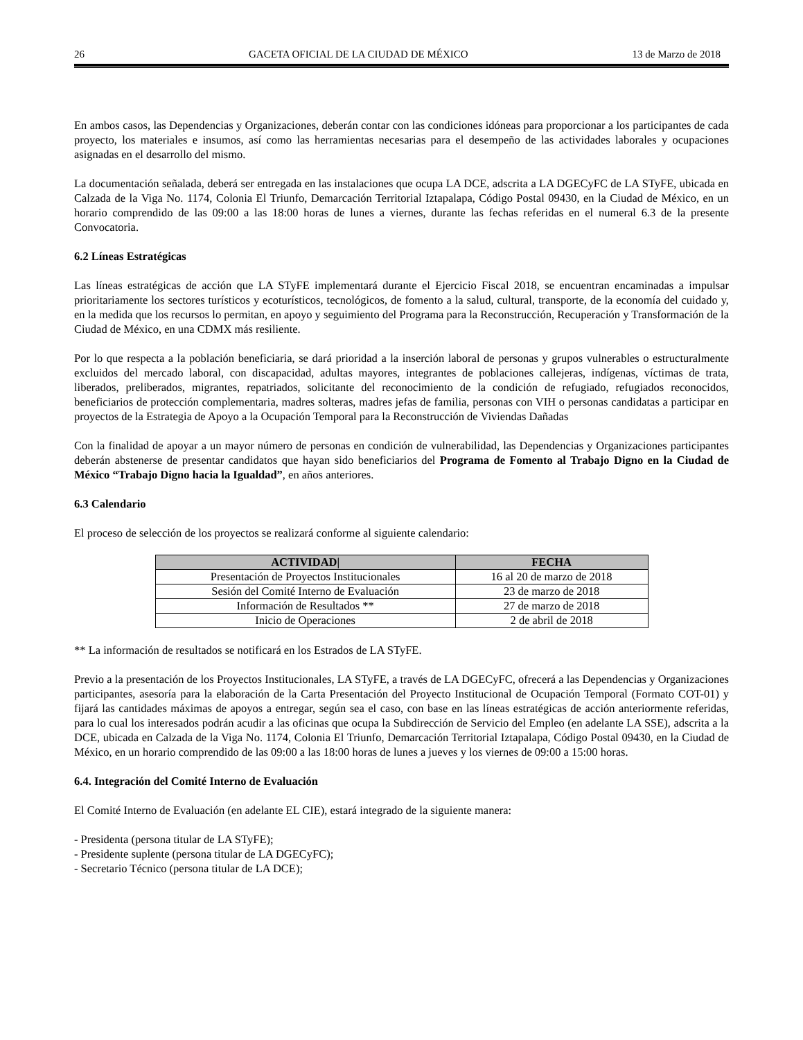26 GACETA OFICIAL DE LA CIUDAD DE MÉXICO 13 de Marzo de 2018
En ambos casos, las Dependencias y Organizaciones, deberán contar con las condiciones idóneas para proporcionar a los participantes de cada proyecto, los materiales e insumos, así como las herramientas necesarias para el desempeño de las actividades laborales y ocupaciones asignadas en el desarrollo del mismo.
La documentación señalada, deberá ser entregada en las instalaciones que ocupa LA DCE, adscrita a LA DGECyFC de LA STyFE, ubicada en Calzada de la Viga No. 1174, Colonia El Triunfo, Demarcación Territorial Iztapalapa, Código Postal 09430, en la Ciudad de México, en un horario comprendido de las 09:00 a las 18:00 horas de lunes a viernes, durante las fechas referidas en el numeral 6.3 de la presente Convocatoria.
6.2 Líneas Estratégicas
Las líneas estratégicas de acción que LA STyFE implementará durante el Ejercicio Fiscal 2018, se encuentran encaminadas a impulsar prioritariamente los sectores turísticos y ecoturísticos, tecnológicos, de fomento a la salud, cultural, transporte, de la economía del cuidado y, en la medida que los recursos lo permitan, en apoyo y seguimiento del Programa para la Reconstrucción, Recuperación y Transformación de la Ciudad de México, en una CDMX más resiliente.
Por lo que respecta a la población beneficiaria, se dará prioridad a la inserción laboral de personas y grupos vulnerables o estructuralmente excluidos del mercado laboral, con discapacidad, adultas mayores, integrantes de poblaciones callejeras, indígenas, víctimas de trata, liberados, preliberados, migrantes, repatriados, solicitante del reconocimiento de la condición de refugiado, refugiados reconocidos, beneficiarios de protección complementaria, madres solteras, madres jefas de familia, personas con VIH o personas candidatas a participar en proyectos de la Estrategia de Apoyo a la Ocupación Temporal para la Reconstrucción de Viviendas Dañadas
Con la finalidad de apoyar a un mayor número de personas en condición de vulnerabilidad, las Dependencias y Organizaciones participantes deberán abstenerse de presentar candidatos que hayan sido beneficiarios del Programa de Fomento al Trabajo Digno en la Ciudad de México “Trabajo Digno hacia la Igualdad”, en años anteriores.
6.3 Calendario
El proceso de selección de los proyectos se realizará conforme al siguiente calendario:
| ACTIVIDAD/ | FECHA |
| --- | --- |
| Presentación de Proyectos Institucionales | 16 al 20 de marzo de 2018 |
| Sesión del Comité Interno de Evaluación | 23 de marzo de 2018 |
| Información de Resultados ** | 27 de marzo de 2018 |
| Inicio de Operaciones | 2 de abril de 2018 |
** La información de resultados se notificará en los Estrados de LA STyFE.
Previo a la presentación de los Proyectos Institucionales, LA STyFE, a través de LA DGECyFC, ofrecerá a las Dependencias y Organizaciones participantes, asesoría para la elaboración de la Carta Presentación del Proyecto Institucional de Ocupación Temporal (Formato COT-01) y fijará las cantidades máximas de apoyos a entregar, según sea el caso, con base en las líneas estratégicas de acción anteriormente referidas, para lo cual los interesados podrán acudir a las oficinas que ocupa la Subdirección de Servicio del Empleo (en adelante LA SSE), adscrita a la DCE, ubicada en Calzada de la Viga No. 1174, Colonia El Triunfo, Demarcación Territorial Iztapalapa, Código Postal 09430, en la Ciudad de México, en un horario comprendido de las 09:00 a las 18:00 horas de lunes a jueves y los viernes de 09:00 a 15:00 horas.
6.4. Integración del Comité Interno de Evaluación
El Comité Interno de Evaluación (en adelante EL CIE), estará integrado de la siguiente manera:
- Presidenta (persona titular de LA STyFE);
- Presidente suplente (persona titular de LA DGECyFC);
- Secretario Técnico (persona titular de LA DCE);